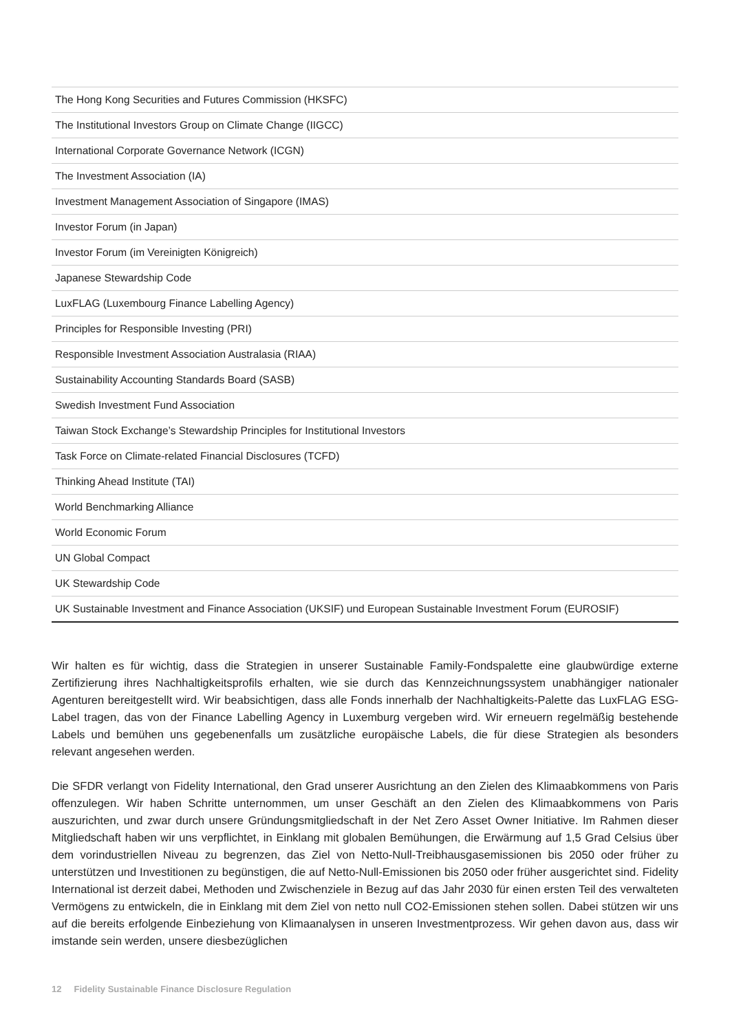| The Hong Kong Securities and Futures Commission (HKSFC) |
| The Institutional Investors Group on Climate Change (IIGCC) |
| International Corporate Governance Network (ICGN) |
| The Investment Association (IA) |
| Investment Management Association of Singapore (IMAS) |
| Investor Forum (in Japan) |
| Investor Forum (im Vereinigten Königreich) |
| Japanese Stewardship Code |
| LuxFLAG (Luxembourg Finance Labelling Agency) |
| Principles for Responsible Investing (PRI) |
| Responsible Investment Association Australasia (RIAA) |
| Sustainability Accounting Standards Board (SASB) |
| Swedish Investment Fund Association |
| Taiwan Stock Exchange’s Stewardship Principles for Institutional Investors |
| Task Force on Climate-related Financial Disclosures (TCFD) |
| Thinking Ahead Institute (TAI) |
| World Benchmarking Alliance |
| World Economic Forum |
| UN Global Compact |
| UK Stewardship Code |
| UK Sustainable Investment and Finance Association (UKSIF) und European Sustainable Investment Forum (EUROSIF) |
Wir halten es für wichtig, dass die Strategien in unserer Sustainable Family-Fondspalette eine glaubwürdige externe Zertifizierung ihres Nachhaltigkeitsprofils erhalten, wie sie durch das Kennzeichnungssystem unabhängiger nationaler Agenturen bereitgestellt wird. Wir beabsichtigen, dass alle Fonds innerhalb der Nachhaltigkeits-Palette das LuxFLAG ESG-Label tragen, das von der Finance Labelling Agency in Luxemburg vergeben wird. Wir erneuern regelmäßig bestehende Labels und bemühen uns gegebenenfalls um zusätzliche europäische Labels, die für diese Strategien als besonders relevant angesehen werden.
Die SFDR verlangt von Fidelity International, den Grad unserer Ausrichtung an den Zielen des Klimaabkommens von Paris offenzulegen. Wir haben Schritte unternommen, um unser Geschäft an den Zielen des Klimaabkommens von Paris auszurichten, und zwar durch unsere Gründungsmitgliedschaft in der Net Zero Asset Owner Initiative. Im Rahmen dieser Mitgliedschaft haben wir uns verpflichtet, in Einklang mit globalen Bemühungen, die Erwärmung auf 1,5 Grad Celsius über dem vorindustriellen Niveau zu begrenzen, das Ziel von Netto-Null-Treibhausgasemissionen bis 2050 oder früher zu unterstützen und Investitionen zu begünstigen, die auf Netto-Null-Emissionen bis 2050 oder früher ausgerichtet sind. Fidelity International ist derzeit dabei, Methoden und Zwischenziele in Bezug auf das Jahr 2030 für einen ersten Teil des verwalteten Vermögens zu entwickeln, die in Einklang mit dem Ziel von netto null CO2-Emissionen stehen sollen. Dabei stützen wir uns auf die bereits erfolgende Einbeziehung von Klimaanalysen in unseren Investmentprozess. Wir gehen davon aus, dass wir imstande sein werden, unsere diesbezüglichen
12 Fidelity Sustainable Finance Disclosure Regulation